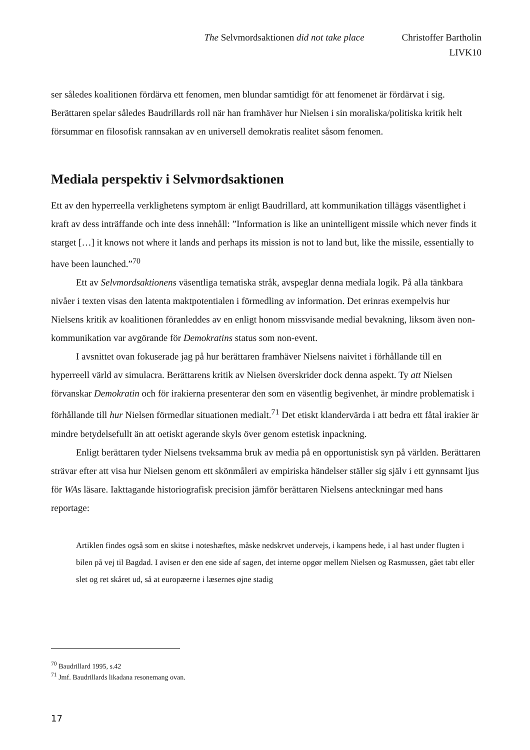The Selvmordsaktionen did not take place Christoffer Bartholin
LIVK10
ser således koalitionen fördärva ett fenomen, men blundar samtidigt för att fenomenet är fördärvat i sig. Berättaren spelar således Baudrillards roll när han framhäver hur Nielsen i sin moraliska/politiska kritik helt försummar en filosofisk rannsakan av en universell demokratis realitet såsom fenomen.
Mediala perspektiv i Selvmordsaktionen
Ett av den hyperreella verklighetens symptom är enligt Baudrillard, att kommunikation tilläggs väsentlighet i kraft av dess inträffande och inte dess innehåll: ”Information is like an unintelligent missile which never finds it starget […] it knows not where it lands and perhaps its mission is not to land but, like the missile, essentially to have been launched.”<sup>70</sup>
Ett av Selvmordsaktionens väsentliga tematiska stråk, avspeglar denna mediala logik. På alla tänkbara nivåer i texten visas den latenta maktpotentialen i förmedling av information. Det erinras exempelvis hur Nielsens kritik av koalitionen föranleddes av en enligt honom missvisande medial bevakning, liksom även non-kommunikation var avgörande för Demokratins status som non-event.
I avsnittet ovan fokuserade jag på hur berättaren framhäver Nielsens naivitet i förhållande till en hyperreell värld av simulacra. Berättarens kritik av Nielsen överskrider dock denna aspekt. Ty att Nielsen förvanskar Demokratin och för irakierna presenterar den som en väsentlig begivenhet, är mindre problematisk i förhållande till hur Nielsen förmedlar situationen medialt.<sup>71</sup> Det etiskt klandervärda i att bedra ett fåtal irakier är mindre betydelsefullt än att oetiskt agerande skyls över genom estetisk inpackning.
Enligt berättaren tyder Nielsens tveksamma bruk av media på en opportunistisk syn på världen. Berättaren strävar efter att visa hur Nielsen genom ett skönmåleri av empiriska händelser ställer sig själv i ett gynnsamt ljus för WAs läsare. Iakttagande historiografisk precision jämför berättaren Nielsens anteckningar med hans reportage:
Artiklen findes også som en skitse i noteshæftes, måske nedskrvet undervejs, i kampens hede, i al hast under flugten i bilen på vej til Bagdad. I avisen er den ene side af sagen, det interne opgør mellem Nielsen og Rasmussen, gået tabt eller slet og ret skåret ud, så at europæerne i læsernes øjne stadig
<sup>70</sup> Baudrillard 1995, s.42
<sup>71</sup> Jmf. Baudrillards likadana resonemang ovan.
17